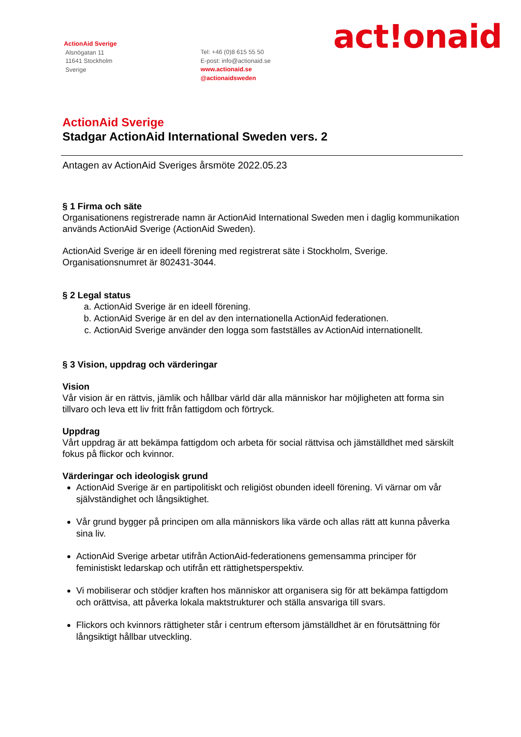ActionAid Sverige
Alsnögatan 11
11641 Stockholm
Sverige
Tel: +46 (0)8 615 55 50
E-post: info@actionaid.se
www.actionaid.se
@actionaidsweden
act!onaid
ActionAid Sverige
Stadgar ActionAid International Sweden vers. 2
Antagen av ActionAid Sveriges årsmöte 2022.05.23
§ 1 Firma och säte
Organisationens registrerade namn är ActionAid International Sweden men i daglig kommunikation används ActionAid Sverige (ActionAid Sweden).
ActionAid Sverige är en ideell förening med registrerat säte i Stockholm, Sverige. Organisationsnumret är 802431-3044.
§ 2 Legal status
a. ActionAid Sverige är en ideell förening.
b. ActionAid Sverige är en del av den internationella ActionAid federationen.
c. ActionAid Sverige använder den logga som fastställes av ActionAid internationellt.
§ 3 Vision, uppdrag och värderingar
Vision
Vår vision är en rättvis, jämlik och hållbar värld där alla människor har möjligheten att forma sin tillvaro och leva ett liv fritt från fattigdom och förtryck.
Uppdrag
Vårt uppdrag är att bekämpa fattigdom och arbeta för social rättvisa och jämställdhet med särskilt fokus på flickor och kvinnor.
Värderingar och ideologisk grund
ActionAid Sverige är en partipolitiskt och religiöst obunden ideell förening. Vi värnar om vår självständighet och långsiktighet.
Vår grund bygger på principen om alla människors lika värde och allas rätt att kunna påverka sina liv.
ActionAid Sverige arbetar utifrån ActionAid-federationens gemensamma principer för feministiskt ledarskap och utifrån ett rättighetsperspektiv.
Vi mobiliserar och stödjer kraften hos människor att organisera sig för att bekämpa fattigdom och orättvisa, att påverka lokala maktstrukturer och ställa ansvariga till svars.
Flickors och kvinnors rättigheter står i centrum eftersom jämställdhet är en förutsättning för långsiktigt hållbar utveckling.